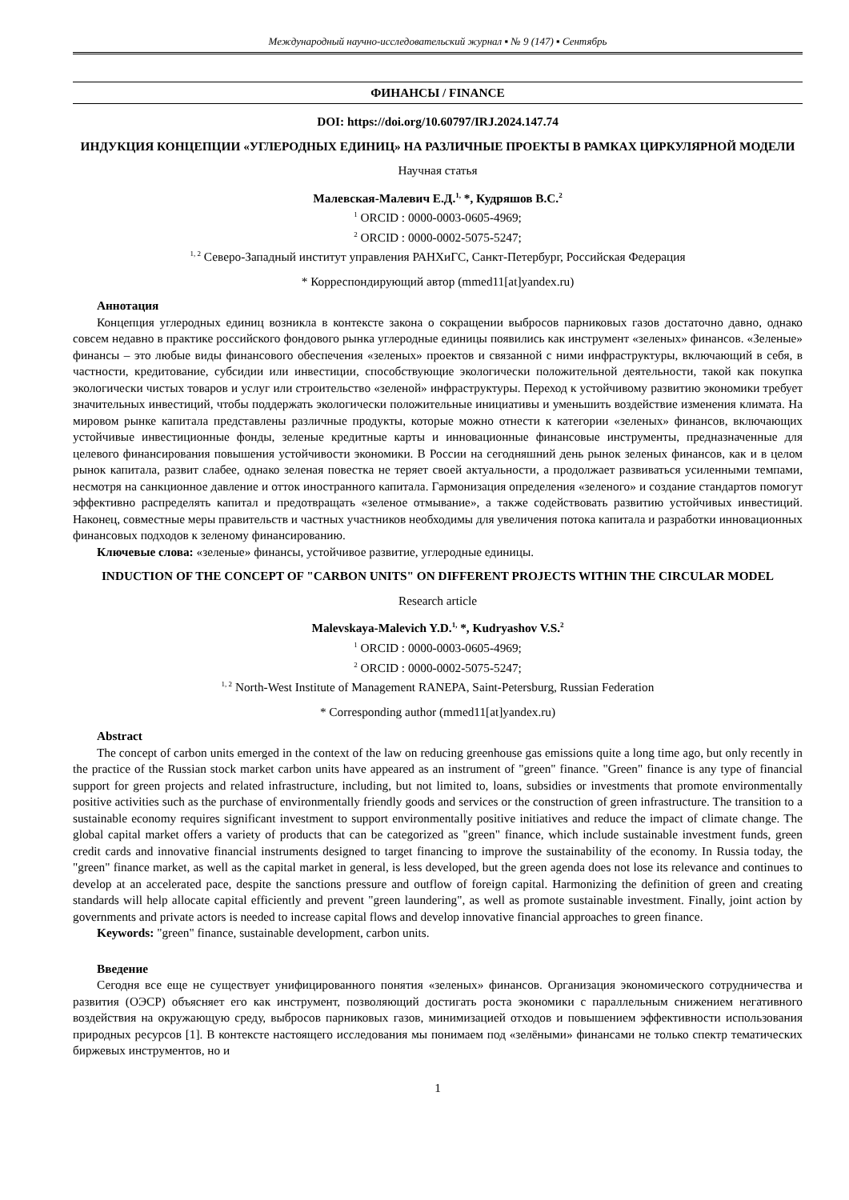Международный научно-исследовательский журнал ▪ № 9 (147) ▪ Сентябрь
ФИНАНСЫ / FINANCE
DOI: https://doi.org/10.60797/IRJ.2024.147.74
ИНДУКЦИЯ КОНЦЕПЦИИ «УГЛЕРОДНЫХ ЕДИНИЦ» НА РАЗЛИЧНЫЕ ПРОЕКТЫ В РАМКАХ ЦИРКУЛЯРНОЙ МОДЕЛИ
Научная статья
Малевская-Малевич Е.Д.<sup>1,</sup> *, Кудряшов В.С.<sup>2</sup>
<sup>1</sup> ORCID : 0000-0003-0605-4969;
<sup>2</sup> ORCID : 0000-0002-5075-5247;
<sup>1, 2</sup> Северо-Западный институт управления РАНХиГС, Санкт-Петербург, Российская Федерация
* Корреспондирующий автор (mmed11[at]yandex.ru)
Аннотация
Концепция углеродных единиц возникла в контексте закона о сокращении выбросов парниковых газов достаточно давно, однако совсем недавно в практике российского фондового рынка углеродные единицы появились как инструмент «зеленых» финансов. «Зеленые» финансы – это любые виды финансового обеспечения «зеленых» проектов и связанной с ними инфраструктуры, включающий в себя, в частности, кредитование, субсидии или инвестиции, способствующие экологически положительной деятельности, такой как покупка экологически чистых товаров и услуг или строительство «зеленой» инфраструктуры. Переход к устойчивому развитию экономики требует значительных инвестиций, чтобы поддержать экологически положительные инициативы и уменьшить воздействие изменения климата. На мировом рынке капитала представлены различные продукты, которые можно отнести к категории «зеленых» финансов, включающих устойчивые инвестиционные фонды, зеленые кредитные карты и инновационные финансовые инструменты, предназначенные для целевого финансирования повышения устойчивости экономики. В России на сегодняшний день рынок зеленых финансов, как и в целом рынок капитала, развит слабее, однако зеленая повестка не теряет своей актуальности, а продолжает развиваться усиленными темпами, несмотря на санкционное давление и отток иностранного капитала. Гармонизация определения «зеленого» и создание стандартов помогут эффективно распределять капитал и предотвращать «зеленое отмывание», а также содействовать развитию устойчивых инвестиций. Наконец, совместные меры правительств и частных участников необходимы для увеличения потока капитала и разработки инновационных финансовых подходов к зеленому финансированию.
Ключевые слова: «зеленые» финансы, устойчивое развитие, углеродные единицы.
INDUCTION OF THE CONCEPT OF "CARBON UNITS" ON DIFFERENT PROJECTS WITHIN THE CIRCULAR MODEL
Research article
Malevskaya-Malevich Y.D.<sup>1,</sup> *, Kudryashov V.S.<sup>2</sup>
<sup>1</sup> ORCID : 0000-0003-0605-4969;
<sup>2</sup> ORCID : 0000-0002-5075-5247;
<sup>1, 2</sup> North-West Institute of Management RANEPA, Saint-Petersburg, Russian Federation
* Corresponding author (mmed11[at]yandex.ru)
Abstract
The concept of carbon units emerged in the context of the law on reducing greenhouse gas emissions quite a long time ago, but only recently in the practice of the Russian stock market carbon units have appeared as an instrument of "green" finance. "Green" finance is any type of financial support for green projects and related infrastructure, including, but not limited to, loans, subsidies or investments that promote environmentally positive activities such as the purchase of environmentally friendly goods and services or the construction of green infrastructure. The transition to a sustainable economy requires significant investment to support environmentally positive initiatives and reduce the impact of climate change. The global capital market offers a variety of products that can be categorized as "green" finance, which include sustainable investment funds, green credit cards and innovative financial instruments designed to target financing to improve the sustainability of the economy. In Russia today, the "green" finance market, as well as the capital market in general, is less developed, but the green agenda does not lose its relevance and continues to develop at an accelerated pace, despite the sanctions pressure and outflow of foreign capital. Harmonizing the definition of green and creating standards will help allocate capital efficiently and prevent "green laundering", as well as promote sustainable investment. Finally, joint action by governments and private actors is needed to increase capital flows and develop innovative financial approaches to green finance.
Keywords: "green" finance, sustainable development, carbon units.
Введение
Сегодня все еще не существует унифицированного понятия «зеленых» финансов. Организация экономического сотрудничества и развития (ОЭСР) объясняет его как инструмент, позволяющий достигать роста экономики с параллельным снижением негативного воздействия на окружающую среду, выбросов парниковых газов, минимизацией отходов и повышением эффективности использования природных ресурсов [1]. В контексте настоящего исследования мы понимаем под «зелёными» финансами не только спектр тематических биржевых инструментов, но и
1